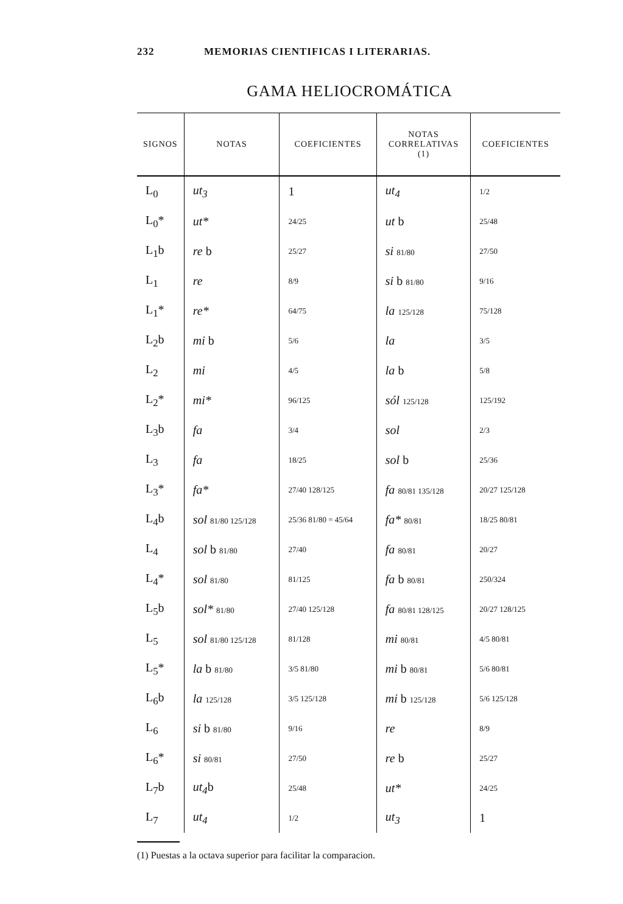232 MEMORIAS CIENTIFICAS I LITERARIAS.
GAMA HELIOCROMÁTICA
| SIGNOS | NOTAS | COEFICIENTES | NOTAS CORRELATIVAS (1) | COEFICIENTES |
| --- | --- | --- | --- | --- |
| L<sub>0</sub> | ut<sub>3</sub> | 1 | ut<sub>4</sub> | 1/2 |
| L<sub>0</sub>* | ut* | 24/25 | ut b | 25/48 |
| L<sub>1</sub>b | re b | 25/27 | si 81/80 | 27/50 |
| L<sub>1</sub> | re | 8/9 | si b 81/80 | 9/16 |
| L<sub>1</sub>* | re* | 64/75 | la 125/128 | 75/128 |
| L<sub>2</sub>b | mi b | 5/6 | la | 3/5 |
| L<sub>2</sub> | mi | 4/5 | la b | 5/8 |
| L<sub>2</sub>* | mi* | 96/125 | sól 125/128 | 125/192 |
| L<sub>3</sub>b | fa | 3/4 | sol | 2/3 |
| L<sub>3</sub> | fa | 18/25 | sol b | 25/36 |
| L<sub>3</sub>* | fa* | 27/40 128/125 | fa 80/81 135/128 | 20/27 125/128 |
| L<sub>4</sub>b | sol 81/80 125/128 | 25/36 81/80 = 45/64 | fa* 80/81 | 18/25 80/81 |
| L<sub>4</sub> | sol b 81/80 | 27/40 | fa 80/81 | 20/27 |
| L<sub>4</sub>* | sol 81/80 | 81/125 | fa b 80/81 | 250/324 |
| L<sub>5</sub>b | sol* 81/80 | 27/40 125/128 | fa 80/81 128/125 | 20/27 128/125 |
| L<sub>5</sub> | sol 81/80 125/128 | 81/128 | mi 80/81 | 4/5 80/81 |
| L<sub>5</sub>* | la b 81/80 | 3/5 81/80 | mi b 80/81 | 5/6 80/81 |
| L<sub>6</sub>b | la 125/128 | 3/5 125/128 | mi b 125/128 | 5/6 125/128 |
| L<sub>6</sub> | si b 81/80 | 9/16 | re | 8/9 |
| L<sub>6</sub>* | si 80/81 | 27/50 | re b | 25/27 |
| L<sub>7</sub>b | ut<sub>4</sub> b | 25/48 | ut* | 24/25 |
| L<sub>7</sub> | ut<sub>4</sub> | 1/2 | ut<sub>3</sub> | 1 |
(1) Puestas a la octava superior para facilitar la comparacion.